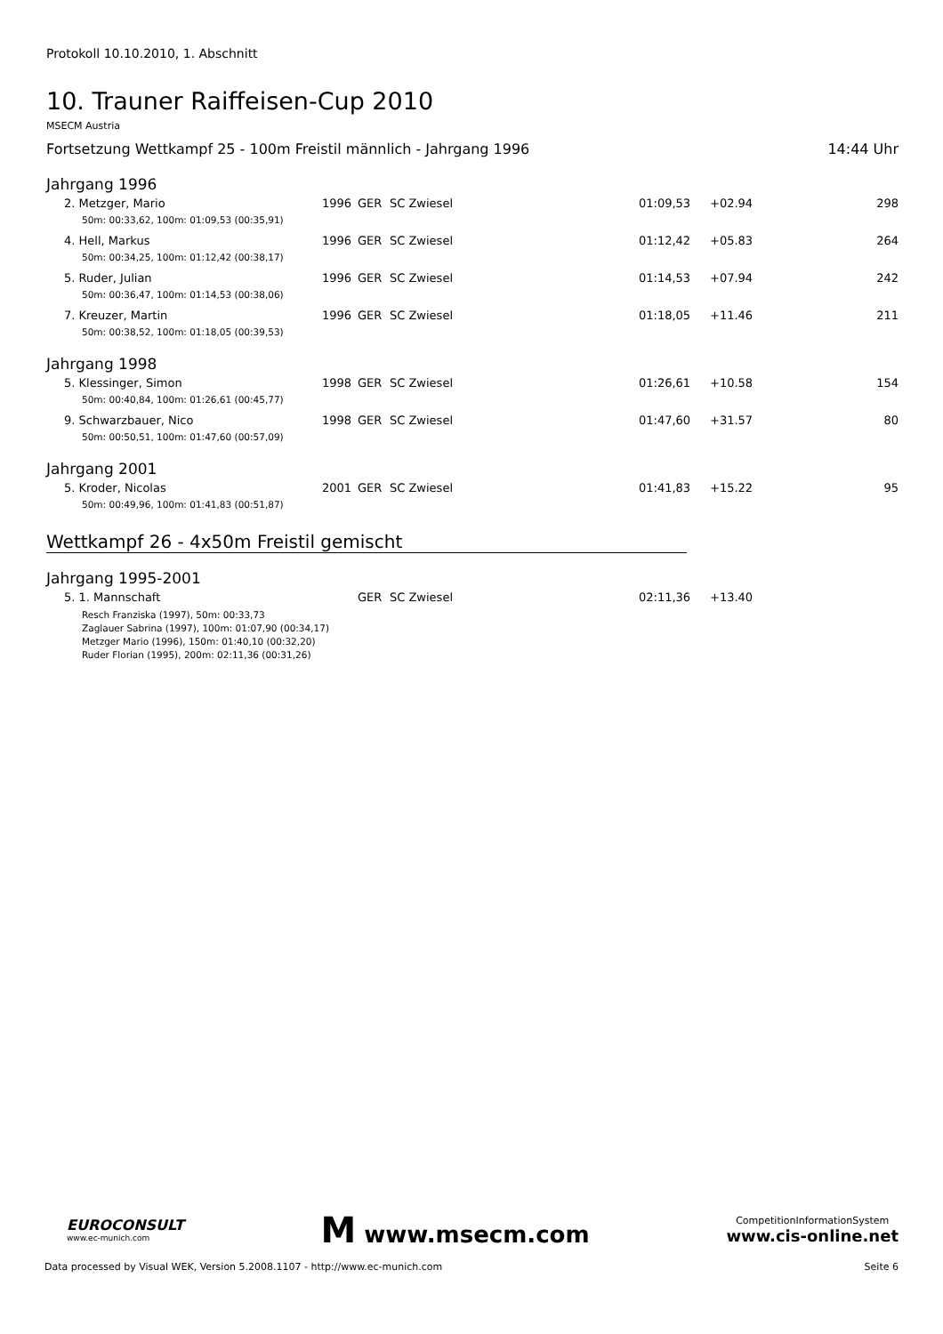Protokoll 10.10.2010, 1. Abschnitt
10. Trauner Raiffeisen-Cup 2010
MSECM Austria
Fortsetzung Wettkampf 25 - 100m Freistil männlich - Jahrgang 1996 14:44 Uhr
Jahrgang 1996
| 2. Metzger, Mario | 1996 | GER | SC Zwiesel | 01:09,53 | +02.94 | 298 |
| 50m: 00:33,62, 100m: 01:09,53 (00:35,91) | | | | | | |
| 4. Hell, Markus | 1996 | GER | SC Zwiesel | 01:12,42 | +05.83 | 264 |
| 50m: 00:34,25, 100m: 01:12,42 (00:38,17) | | | | | | |
| 5. Ruder, Julian | 1996 | GER | SC Zwiesel | 01:14,53 | +07.94 | 242 |
| 50m: 00:36,47, 100m: 01:14,53 (00:38,06) | | | | | | |
| 7. Kreuzer, Martin | 1996 | GER | SC Zwiesel | 01:18,05 | +11.46 | 211 |
| 50m: 00:38,52, 100m: 01:18,05 (00:39,53) | | | | | | |
Jahrgang 1998
| 5. Klessinger, Simon | 1998 | GER | SC Zwiesel | 01:26,61 | +10.58 | 154 |
| 50m: 00:40,84, 100m: 01:26,61 (00:45,77) | | | | | | |
| 9. Schwarzbauer, Nico | 1998 | GER | SC Zwiesel | 01:47,60 | +31.57 | 80 |
| 50m: 00:50,51, 100m: 01:47,60 (00:57,09) | | | | | | |
Jahrgang 2001
| 5. Kroder, Nicolas | 2001 | GER | SC Zwiesel | 01:41,83 | +15.22 | 95 |
| 50m: 00:49,96, 100m: 01:41,83 (00:51,87) | | | | | | |
Wettkampf 26 - 4x50m Freistil gemischt
Jahrgang 1995-2001
| 5. 1. Mannschaft | | GER | SC Zwiesel | 02:11,36 | +13.40 | |
Resch Franziska (1997), 50m: 00:33,73
Zaglauer Sabrina (1997), 100m: 01:07,90 (00:34,17)
Metzger Mario (1996), 150m: 01:40,10 (00:32,20)
Ruder Florian (1995), 200m: 02:11,36 (00:31,26)
EUROCONSULT
www.ec-munich.com
M www.msecm.com
CompetitionInformationSystem
www.cis-online.net
Data processed by Visual WEK, Version 5.2008.1107 - http://www.ec-munich.com Seite 6